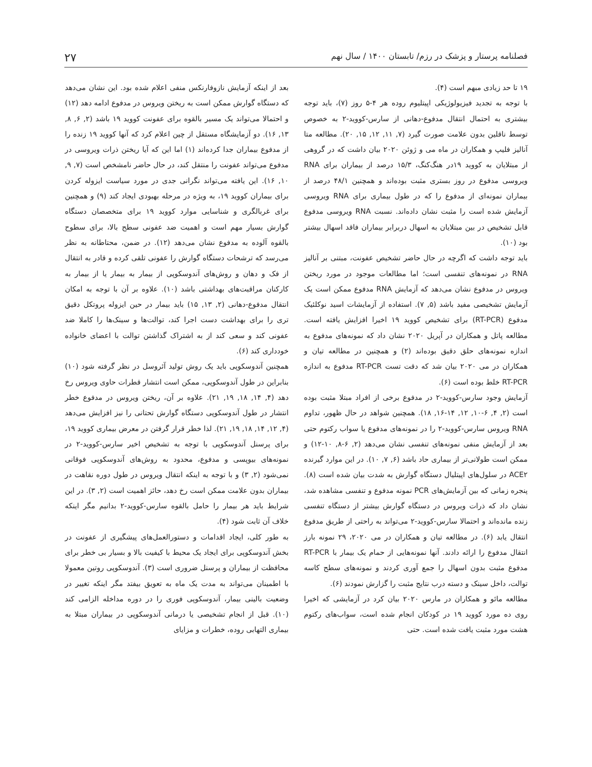فصلنامه پرستار و پزشک در رزم/ تابستان ۱۴۰۰ / سال نهم ۲۷
۱۹ تا حد زیادی مبهم است (۴).
با توجه به تجدید فیزیولوژیکی اپیتلیوم روده هر ۴-۵ روز (۷)، باید توجه بیشتری به احتمال انتقال مدفوع-دهانی از سارس-کووید-۲ به خصوص توسط ناقلین بدون علامت صورت گیرد (۷, ۱۱, ۱۲, ۱۵, ۲۰). مطالعه متا آنالیز فلیپ و همکاران در ماه می و ژوئن ۲۰۲۰ بیان داشت که در گروهی از مبتلایان به کووید ۱۹در هنگ‌کنگ، ۱۵/۳ درصد از بیماران برای RNA ویروسی مدفوع در روز بستری مثبت بوده‌اند و همچنین ۴۸/۱ درصد از بیماران نمونه‌ای از مدفوع را که در طول بیماری برای RNA ویروسی آزمایش شده است را مثبت نشان داده‌اند. نسبت RNA ویروسی مدفوع قابل تشخیص در بین مبتلایان به اسهال دربرابر بیماران فاقد اسهال بیشتر بود (۱۰).
باید توجه داشت که اگرچه در حال حاضر تشخیص عفونت، مبتنی بر آنالیز RNA در نمونه‌های تنفسی است؛ اما مطالعات موجود در مورد ریختن ویروس در مدفوع نشان می‌دهد که آزمایش RNA مدفوع ممکن است یک آزمایش تشخیصی مفید باشد (۵, ۷). استفاده از آزمایشات اسید نوکلئیک مدفوع (RT-PCR) برای تشخیص کووید ۱۹ اخیرا افزایش یافته است. مطالعه پاتل و همکاران در آپریل ۲۰۲۰ نشان داد که نمونه‌های مدفوع به اندازه نمونه‌های حلق دقیق بوده‌اند (۲) و همچنین در مطالعه تیان و همکاران در می ۲۰۲۰ بیان شد که دقت تست RT-PCR مدفوع به اندازه RT-PCR خلط بوده است (۶).
آزمایش وجود سارس-کووید-۲ در مدفوع برخی از افراد مبتلا مثبت بوده است (۲, ۴, ۶-۱۰, ۱۲, ۱۴-۱۶, ۱۸). همچنین شواهد در حال ظهور، تداوم RNA ویروس سارس-کووید-۲ را در نمونه‌های مدفوع یا سواب رکتوم حتی بعد از آزمایش منفی نمونه‌های تنفسی نشان می‌دهد (۲, ۶-۸, ۱۰-۱۲) و ممکن است طولانی‌تر از بیماری حاد باشد (۶, ۷, ۱۰). در این موارد گیرنده ACE۲ در سلول‌های اپیتلیال دستگاه گوارش به شدت بیان شده است (۸). پنجره زمانی که بین آزمایش‌های PCR نمونه مدفوع و تنفسی مشاهده شد، نشان داد که ذرات ویروس در دستگاه گوارش بیشتر از دستگاه تنفسی زنده مانده‌اند و احتمالا سارس-کووید-۲ می‌تواند به راحتی از طریق مدفوع انتقال یابد (۶). در مطالعه تیان و همکاران در می ۲۰۲۰، ۲۹ نمونه بارز انتقال مدفوع را ارائه دادند. آنها نمونه‌هایی از حمام یک بیمار با RT-PCR مدفوع مثبت بدون اسهال را جمع آوری کردند و نمونه‌های سطح کاسه توالت، داخل سینک و دسته درب نتایج مثبت را گزارش نمودند (۶).
مطالعه مائو و همکاران در مارس ۲۰۲۰ بیان کرد در آزمایشی که اخیرا روی ده مورد کووید ۱۹ در کودکان انجام شده است، سواب‌های رکتوم هشت مورد مثبت یافت شده است. حتی
بعد از اینکه آزمایش نازوفارنکس منفی اعلام شده بود. این نشان می‌دهد که دستگاه گوارش ممکن است به ریختن ویروس در مدفوع ادامه دهد (۱۲) و احتمالا می‌تواند یک مسیر بالقوه برای عفونت کووید ۱۹ باشد (۲, ۶, ۸, ۱۳, ۱۶). دو آزمایشگاه مستقل از چین اعلام کرد که آنها کووید ۱۹ زنده را از مدفوع بیماران جدا کرده‌اند (۱) اما این که آیا ریختن ذرات ویروسی در مدفوع می‌تواند عفونت را منتقل کند، در حال حاضر نامشخص است (۷, ۹, ۱۰, ۱۶). این یافته می‌تواند نگرانی جدی در مورد سیاست ایزوله کردن برای بیماران کووید ۱۹، به ویژه در مرحله بهبودی ایجاد کند (۹) و همچنین برای غربالگری و شناسایی موارد کووید ۱۹ برای متخصصان دستگاه گوارش بسیار مهم است و اهمیت ضد عفونی سطح بالا، برای سطوح بالقوه آلوده به مدفوع نشان می‌دهد (۱۲). در ضمن، محتاطانه به نظر می‌رسد که ترشحات دستگاه گوارش را عفونی تلقی کرده و قادر به انتقال از فک و دهان و روش‌های آندوسکوپی از بیمار به بیمار یا از بیمار به کارکنان مراقبت‌های بهداشتی باشد (۱۰). علاوه بر آن با توجه به امکان انتقال مدفوع-دهانی (۲, ۱۳, ۱۵) باید بیمار در حین ایزوله پروتکل دقیق تری را برای بهداشت دست اجرا کند، توالت‌ها و سینک‌ها را کاملا ضد عفونی کند و سعی کند از به اشتراک گذاشتن توالت با اعضای خانواده خودداری کند (۶).
همچنین آندوسکوپی باید یک روش تولید آئروسل در نظر گرفته شود (۱۰) بنابراین در طول آندوسکوپی، ممکن است انتشار قطرات حاوی ویروس رخ دهد (۴, ۱۴, ۱۸, ۱۹, ۲۱). علاوه بر آن، ریختن ویروس در مدفوع خطر انتشار در طول آندوسکوپی دستگاه گوارش تحتانی را نیز افزایش می‌دهد (۴, ۱۲, ۱۴, ۱۸, ۱۹, ۲۱). لذا خطر قرار گرفتن در معرض بیماری کووید ۱۹، برای پرسنل آندوسکوپی با توجه به تشخیص اخیر سارس-کووید-۲ در نمونه‌های بیوپسی و مدفوع، محدود به روش‌های آندوسکوپی فوقانی نمی‌شود (۲, ۳) و با توجه به اینکه انتقال ویروس در طول دوره نقاهت در بیماران بدون علامت ممکن است رخ دهد، حائز اهمیت است (۲, ۳). در این شرایط باید هر بیمار را حامل بالقوه سارس-کووید-۲ بدانیم مگر اینکه خلاف آن ثابت شود (۴).
به طور کلی، ایجاد اقدامات و دستورالعمل‌های پیشگیری از عفونت در بخش آندوسکوپی برای ایجاد یک محیط با کیفیت بالا و بسیار بی خطر برای محافظت از بیماران و پرسنل ضروری است (۳). آندوسکوپی روتین معمولا با اطمینان می‌تواند به مدت یک ماه به تعویق بیفتد مگر اینکه تغییر در وضعیت بالینی بیمار، آندوسکوپی فوری را در دوره مداخله الزامی کند (۱۰). قبل از انجام تشخیصی یا درمانی آندوسکوپی در بیماران مبتلا به بیماری التهابی روده، خطرات و مزایای